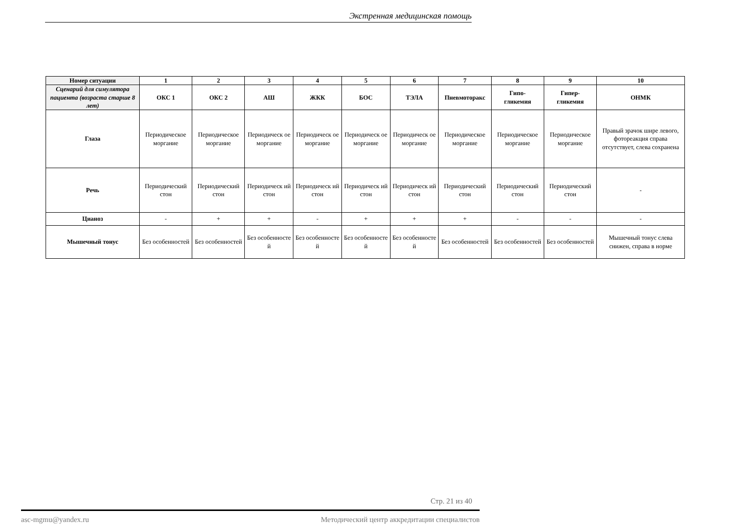Экстренная медицинская помощь
| Номер ситуации | 1 | 2 | 3 | 4 | 5 | 6 | 7 | 8 | 9 | 10 |
| --- | --- | --- | --- | --- | --- | --- | --- | --- | --- | --- |
| Сценарий для симулятора пациента (возраста старше 8 лет) | ОКС 1 | ОКС 2 | АШ | ЖКК | БОС | ТЭЛА | Пневмоторакс | Гипо- гликемия | Гипер- гликемия | ОНМК |
| Глаза | Периодическое моргание | Периодическое моргание | Периодическ ое моргание | Периодическ ое моргание | Периодическ ое моргание | Периодическ ое моргание | Периодическое моргание | Периодическое моргание | Периодическое моргание | Правый зрачок шире левого, фотореакция справа отсутствует, слева сохранена |
| Речь | Периодический стон | Периодический стон | Периодическ ий стон | Периодическ ий стон | Периодическ ий стон | Периодическ ий стон | Периодический стон | Периодический стон | Периодический стон | - |
| Цианоз | - | + | + | - | + | + | + | - | - | - |
| Мышечный тонус | Без особенностей | Без особенностей | Без особенносте й | Без особенносте й | Без особенносте й | Без особенносте й | Без особенностей | Без особенностей | Без особенностей | Мышечный тонус слева снижен, справа в норме |
Стр. 21 из 40
asc-mgmu@yandex.ru Методический центр аккредитации специалистов